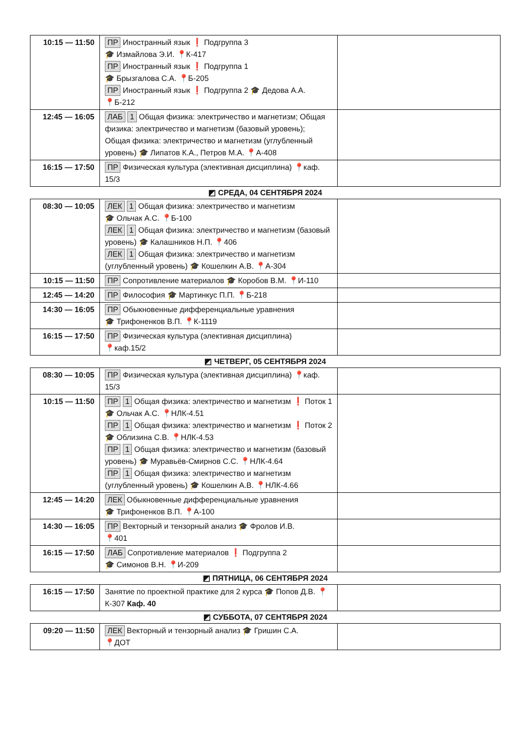| 10:15 — 11:50 | ПР Иностранный язык ❗ Подгруппа 3 🎓 Измайлова Э.И. 📍 К-417 ПР Иностранный язык ❗ Подгруппа 1 🎓 Брызгалова С.А. 📍 Б-205 ПР Иностранный язык ❗ Подгруппа 2 🎓 Дедова А.А. 📍 Б-212 | |
| 12:45 — 16:05 | ЛАБ 1 Общая физика: электричество и магнетизм; Общая физика: электричество и магнетизм (базовый уровень); Общая физика: электричество и магнетизм (углубленный уровень) 🎓 Липатов К.А., Петров М.А. 📍 А-408 | |
| 16:15 — 17:50 | ПР Физическая культура (элективная дисциплина) 📍 каф. 15/3 | |
◩ СРЕДА, 04 СЕНТЯБРЯ 2024
| 08:30 — 10:05 | ЛЕК 1 Общая физика: электричество и магнетизм 🎓 Ольчак А.С. 📍 Б-100 ЛЕК 1 Общая физика: электричество и магнетизм (базовый уровень) 🎓 Калашников Н.П. 📍 406 ЛЕК 1 Общая физика: электричество и магнетизм (углубленный уровень) 🎓 Кошелкин А.В. 📍 А-304 | |
| 10:15 — 11:50 | ПР Сопротивление материалов 🎓 Коробов В.М. 📍 И-110 | |
| 12:45 — 14:20 | ПР Философия 🎓 Мартинкус П.П. 📍 Б-218 | |
| 14:30 — 16:05 | ПР Обыкновенные дифференциальные уравнения 🎓 Трифоненков В.П. 📍 К-1119 | |
| 16:15 — 17:50 | ПР Физическая культура (элективная дисциплина) 📍 каф.15/2 | |
◩ ЧЕТВЕРГ, 05 СЕНТЯБРЯ 2024
| 08:30 — 10:05 | ПР Физическая культура (элективная дисциплина) 📍 каф. 15/3 | |
| 10:15 — 11:50 | ПР 1 Общая физика: электричество и магнетизм ❗ Поток 1 🎓 Ольчак А.С. 📍 НЛК-4.51 ПР 1 Общая физика: электричество и магнетизм ❗ Поток 2 🎓 Облизина С.В. 📍 НЛК-4.53 ПР 1 Общая физика: электричество и магнетизм (базовый уровень) 🎓 Муравьёв-Смирнов С.С. 📍 НЛК-4.64 ПР 1 Общая физика: электричество и магнетизм (углубленный уровень) 🎓 Кошелкин А.В. 📍 НЛК-4.66 | |
| 12:45 — 14:20 | ЛЕК Обыкновенные дифференциальные уравнения 🎓 Трифоненков В.П. 📍 А-100 | |
| 14:30 — 16:05 | ПР Векторный и тензорный анализ 🎓 Фролов И.В. 📍 401 | |
| 16:15 — 17:50 | ЛАБ Сопротивление материалов ❗ Подгруппа 2 🎓 Симонов В.Н. 📍 И-209 | |
◩ ПЯТНИЦА, 06 СЕНТЯБРЯ 2024
| 16:15 — 17:50 | Занятие по проектной практике для 2 курса 🎓 Попов Д.В. 📍 К-307 Каф. 40 | |
◩ СУББОТА, 07 СЕНТЯБРЯ 2024
| 09:20 — 11:50 | ЛЕК Векторный и тензорный анализ 🎓 Гришин С.А. 📍 ДОТ | |